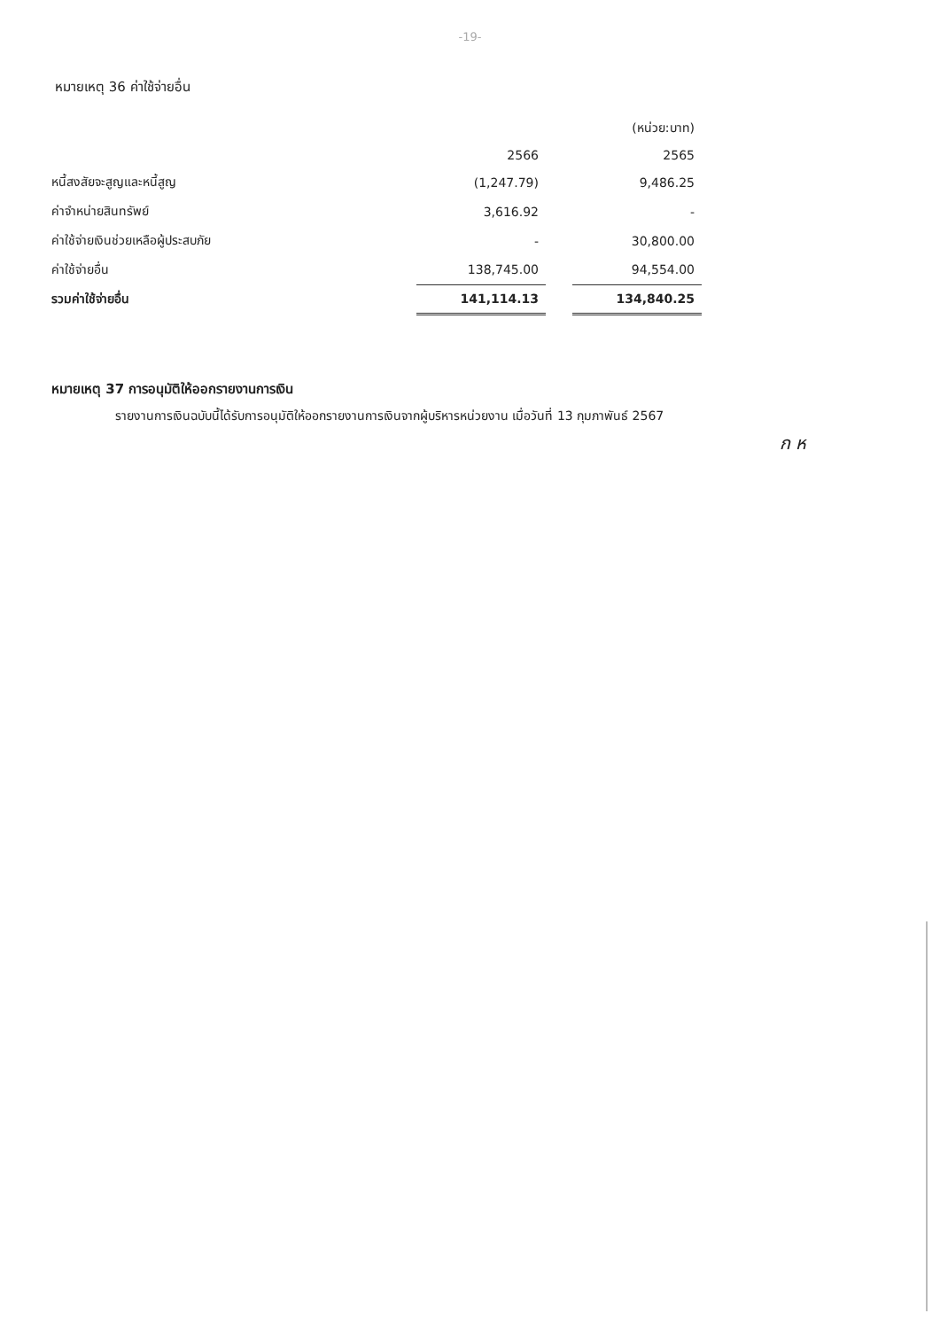-19-
หมายเหตุ 36 ค่าใช้จ่ายอื่น
| | | | (หน่วย:บาท) |
| --- | --- | --- | --- |
| | 2566 | | 2565 |
| หนี้สงสัยจะสูญและหนี้สูญ | (1,247.79) | | 9,486.25 |
| ค่าจำหน่ายสินทรัพย์ | 3,616.92 | | - |
| ค่าใช้จ่ายเงินช่วยเหลือผู้ประสบภัย | - | | 30,800.00 |
| ค่าใช้จ่ายอื่น | 138,745.00 | | 94,554.00 |
| รวมค่าใช้จ่ายอื่น | 141,114.13 | | 134,840.25 |
หมายเหตุ 37 การอนุมัติให้ออกรายงานการเงิน
รายงานการเงินฉบับนี้ได้รับการอนุมัติให้ออกรายงานการเงินจากผู้บริหารหน่วยงาน เมื่อวันที่ 13 กุมภาพันธ์ 2567
ก ห